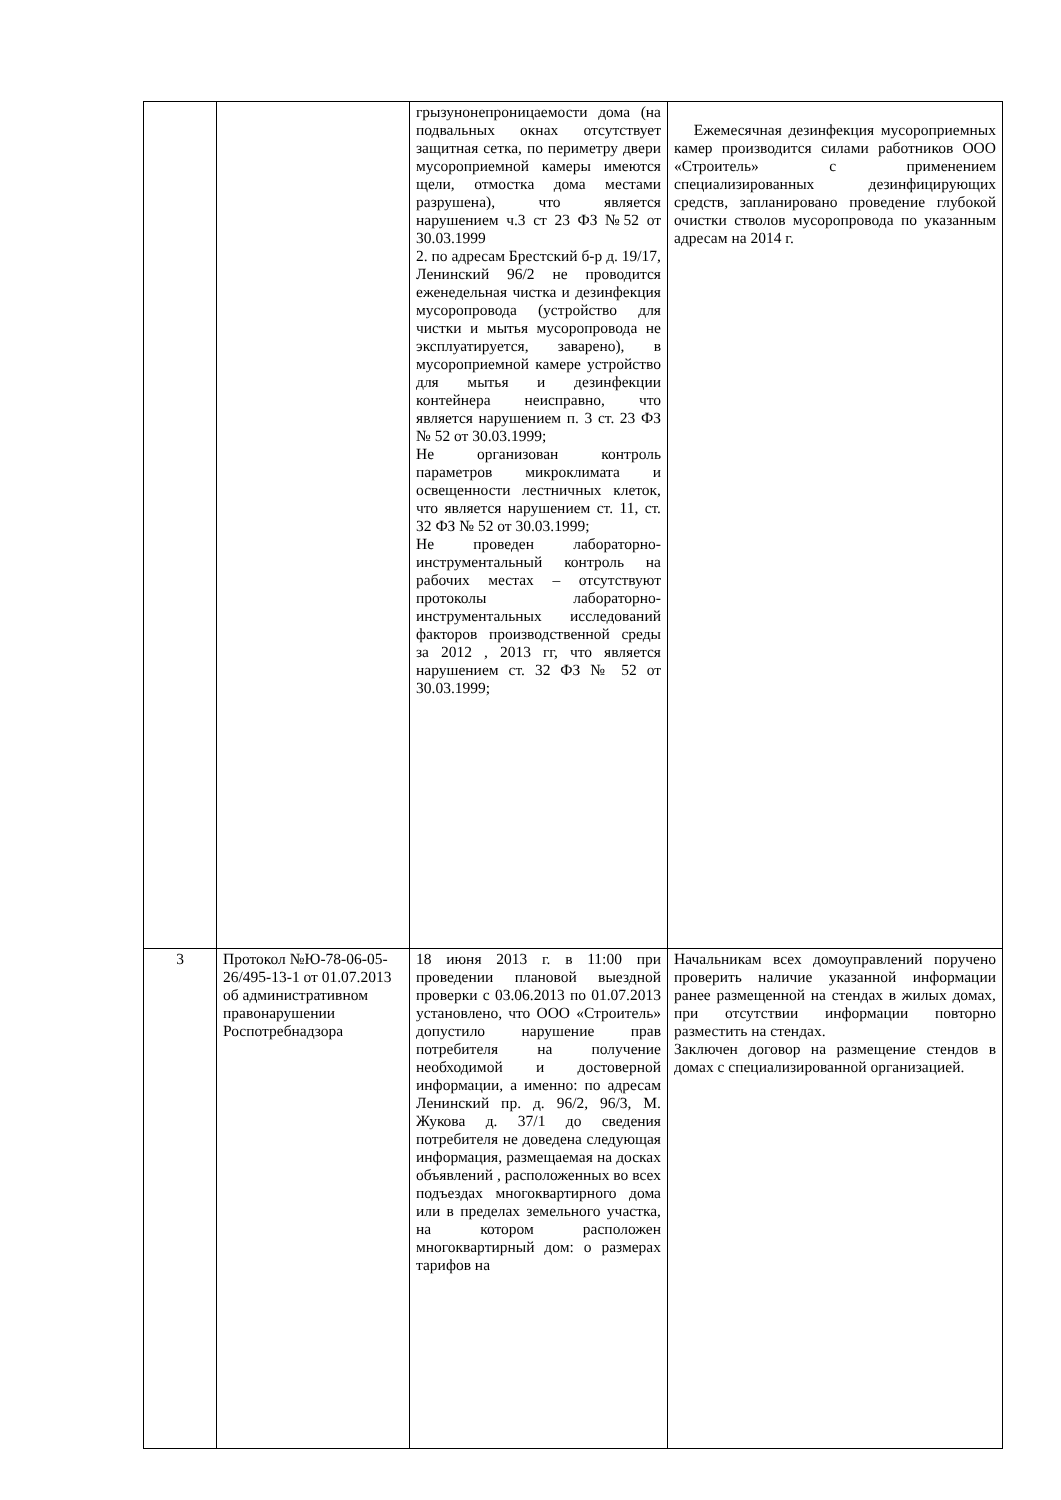| | | грызунонепроницаемости дома (на подвальных окнах отсутствует защитная сетка, по периметру двери мусороприемной камеры имеются щели, отмостка дома местами разрушена), что является нарушением ч.3 ст 23 ФЗ №52 от 30.03.1999 2. по адресам Брестский б-р д. 19/17, Ленинский 96/2 не проводится еженедельная чистка и дезинфекция мусоропровода (устройство для чистки и мытья мусоропровода не эксплуатируется, заварено), в мусороприемной камере устройство для мытья и дезинфекции контейнера неисправно, что является нарушением п. 3 ст. 23 ФЗ № 52 от 30.03.1999; Не организован контроль параметров микроклимата и освещенности лестничных клеток, что является нарушением ст. 11, ст. 32 ФЗ № 52 от 30.03.1999; Не проведен лабораторно-инструментальный контроль на рабочих местах – отсутствуют протоколы лабораторно-инструментальных исследований факторов производственной среды за 2012 , 2013 гг, что является нарушением ст. 32 ФЗ № 52 от 30.03.1999; | Ежемесячная дезинфекция мусороприемных камер производится силами работников ООО «Строитель» с применением специализированных дезинфицирующих средств, запланировано проведение глубокой очистки стволов мусоропровода по указанным адресам на 2014 г. |
| 3 | Протокол №Ю-78-06-05-26/495-13-1 от 01.07.2013 об административном правонарушении Роспотребнадзора | 18 июня 2013 г. в 11:00 при проведении плановой выездной проверки с 03.06.2013 по 01.07.2013 установлено, что ООО «Строитель» допустило нарушение прав потребителя на получение необходимой и достоверной информации, а именно: по адресам Ленинский пр. д. 96/2, 96/3, М. Жукова д. 37/1 до сведения потребителя не доведена следующая информация, размещаемая на досках объявлений , расположенных во всех подъездах многоквартирного дома или в пределах земельного участка, на котором расположен многоквартирный дом: о размерах тарифов на | Начальникам всех домоуправлений поручено проверить наличие указанной информации ранее размещенной на стендах в жилых домах, при отсутствии информации повторно разместить на стендах. Заключен договор на размещение стендов в домах с специализированной организацией. |